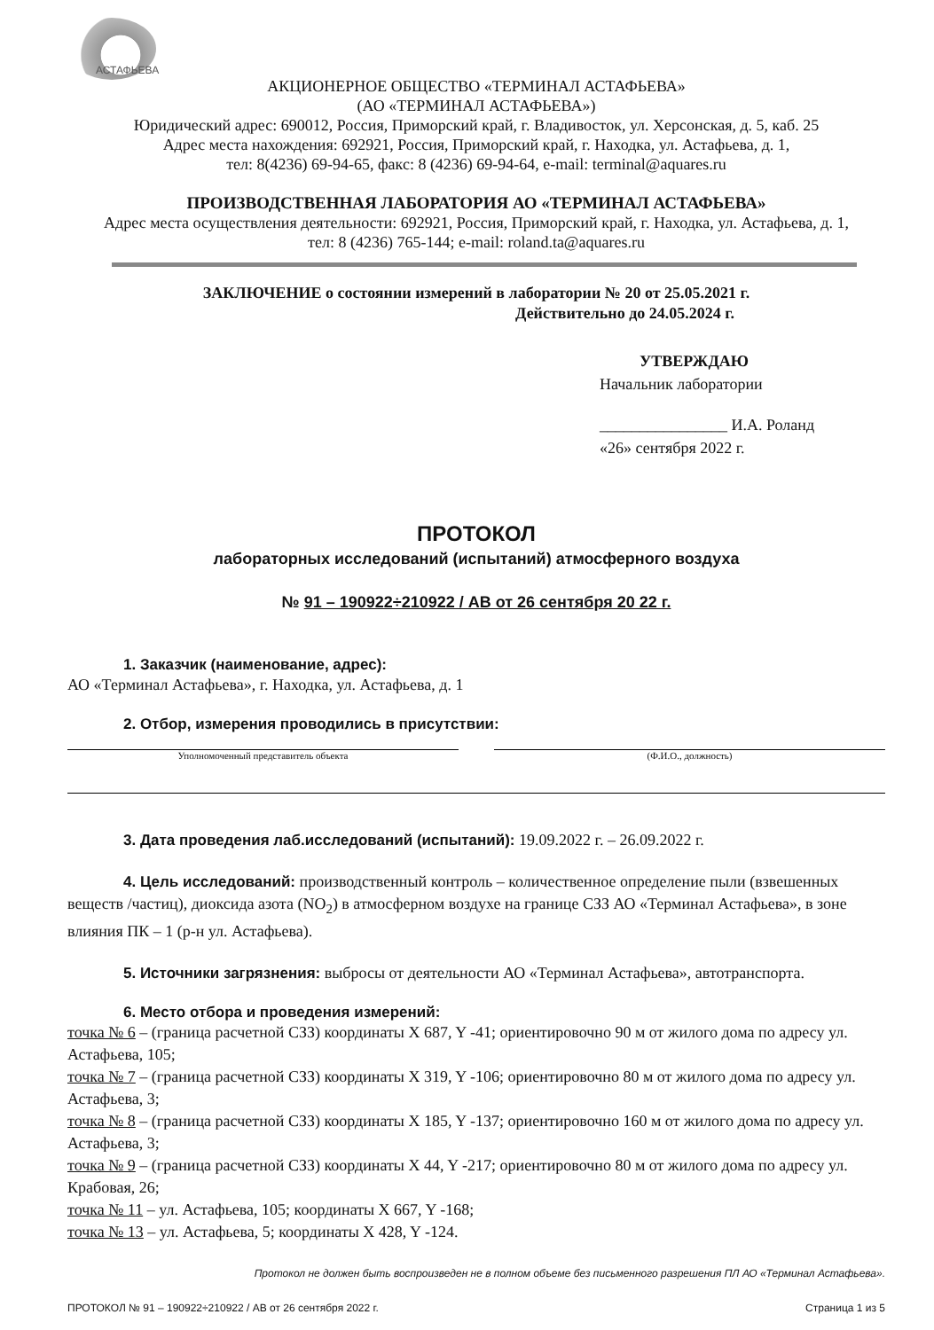АСТАФЬЕВА
АКЦИОНЕРНОЕ ОБЩЕСТВО «ТЕРМИНАЛ АСТАФЬЕВА»
(АО «ТЕРМИНАЛ АСТАФЬЕВА»)
Юридический адрес: 690012, Россия, Приморский край, г. Владивосток, ул. Херсонская, д. 5, каб. 25
Адрес места нахождения: 692921, Россия, Приморский край, г. Находка, ул. Астафьева, д. 1,
тел: 8(4236) 69-94-65, факс: 8 (4236) 69-94-64, e-mail: terminal@aquares.ru
ПРОИЗВОДСТВЕННАЯ ЛАБОРАТОРИЯ АО «ТЕРМИНАЛ АСТАФЬЕВА»
Адрес места осуществления деятельности: 692921, Россия, Приморский край, г. Находка, ул. Астафьева, д. 1,
тел: 8 (4236) 765-144; e-mail: roland.ta@aquares.ru
ЗАКЛЮЧЕНИЕ о состоянии измерений в лаборатории № 20 от 25.05.2021 г.
Действительно до 24.05.2024 г.
УТВЕРЖДАЮ
Начальник лаборатории
________________ И.А. Роланд
«26» сентября 2022 г.
ПРОТОКОЛ
лабораторных исследований (испытаний) атмосферного воздуха
№ 91 – 190922÷210922 / АВ от 26 сентября 20 22 г.
1. Заказчик (наименование, адрес):
АО «Терминал Астафьева», г. Находка, ул. Астафьева, д. 1
2. Отбор, измерения проводились в присутствии:
Уполномоченный представитель объекта
(Ф.И.О., должность)
3. Дата проведения лаб.исследований (испытаний): 19.09.2022 г. – 26.09.2022 г.
4. Цель исследований: производственный контроль – количественное определение пыли (взвешенных веществ /частиц), диоксида азота (NO<sub>2</sub>) в атмосферном воздухе на границе СЗЗ АО «Терминал Астафьева», в зоне влияния ПК – 1 (р-н ул. Астафьева).
5. Источники загрязнения: выбросы от деятельности АО «Терминал Астафьева», автотранспорта.
6. Место отбора и проведения измерений:
точка № 6 – (граница расчетной СЗЗ) координаты X 687, Y -41; ориентировочно 90 м от жилого дома по адресу ул. Астафьева, 105;
точка № 7 – (граница расчетной СЗЗ) координаты X 319, Y -106; ориентировочно 80 м от жилого дома по адресу ул. Астафьева, 3;
точка № 8 – (граница расчетной СЗЗ) координаты X 185, Y -137; ориентировочно 160 м от жилого дома по адресу ул. Астафьева, 3;
точка № 9 – (граница расчетной СЗЗ) координаты X 44, Y -217; ориентировочно 80 м от жилого дома по адресу ул. Крабовая, 26;
точка № 11 – ул. Астафьева, 105; координаты X 667, Y -168;
точка № 13 – ул. Астафьева, 5; координаты X 428, Y -124.
Протокол не должен быть воспроизведен не в полном объеме без письменного разрешения ПЛ АО «Терминал Астафьева».
ПРОТОКОЛ № 91 – 190922÷210922 / АВ от 26 сентября 2022 г. Страница 1 из 5